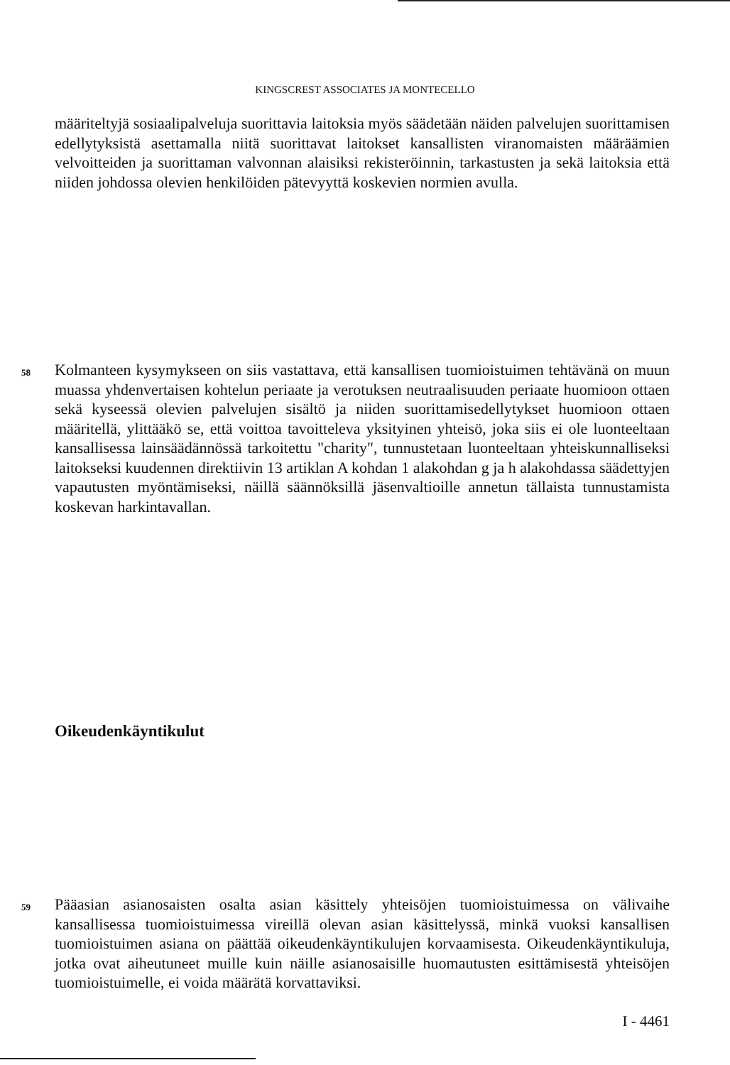KINGSCREST ASSOCIATES JA MONTECELLO
määriteltyjä sosiaalipalveluja suorittavia laitoksia myös säädetään näiden palvelujen suorittamisen edellytyksistä asettamalla niitä suorittavat laitokset kansallisten viranomaisten määräämien velvoitteiden ja suorittaman valvonnan alaisiksi rekisteröinnin, tarkastusten ja sekä laitoksia että niiden johdossa olevien henkilöiden pätevyyttä koskevien normien avulla.
58 Kolmanteen kysymykseen on siis vastattava, että kansallisen tuomioistuimen tehtävänä on muun muassa yhdenvertaisen kohtelun periaate ja verotuksen neutraalisuuden periaate huomioon ottaen sekä kyseessä olevien palvelujen sisältö ja niiden suorittamisedellytykset huomioon ottaen määritellä, ylittääkö se, että voittoa tavoitteleva yksityinen yhteisö, joka siis ei ole luonteeltaan kansallisessa lainsäädännössä tarkoitettu "charity", tunnustetaan luonteeltaan yhteiskunnalliseksi laitokseksi kuudennen direktiivin 13 artiklan A kohdan 1 alakohdan g ja h alakohdassa säädettyjen vapautusten myöntämiseksi, näillä säännöksillä jäsenvaltioille annetun tällaista tunnustamista koskevan harkintavallan.
Oikeudenkäyntikulut
59 Pääasian asianosaisten osalta asian käsittely yhteisöjen tuomioistuimessa on välivaihe kansallisessa tuomioistuimessa vireillä olevan asian käsittelyssä, minkä vuoksi kansallisen tuomioistuimen asiana on päättää oikeudenkäyntikulujen korvaamisesta. Oikeudenkäyntikuluja, jotka ovat aiheutuneet muille kuin näille asianosaisille huomautusten esittämisestä yhteisöjen tuomioistuimelle, ei voida määrätä korvattaviksi.
I - 4461